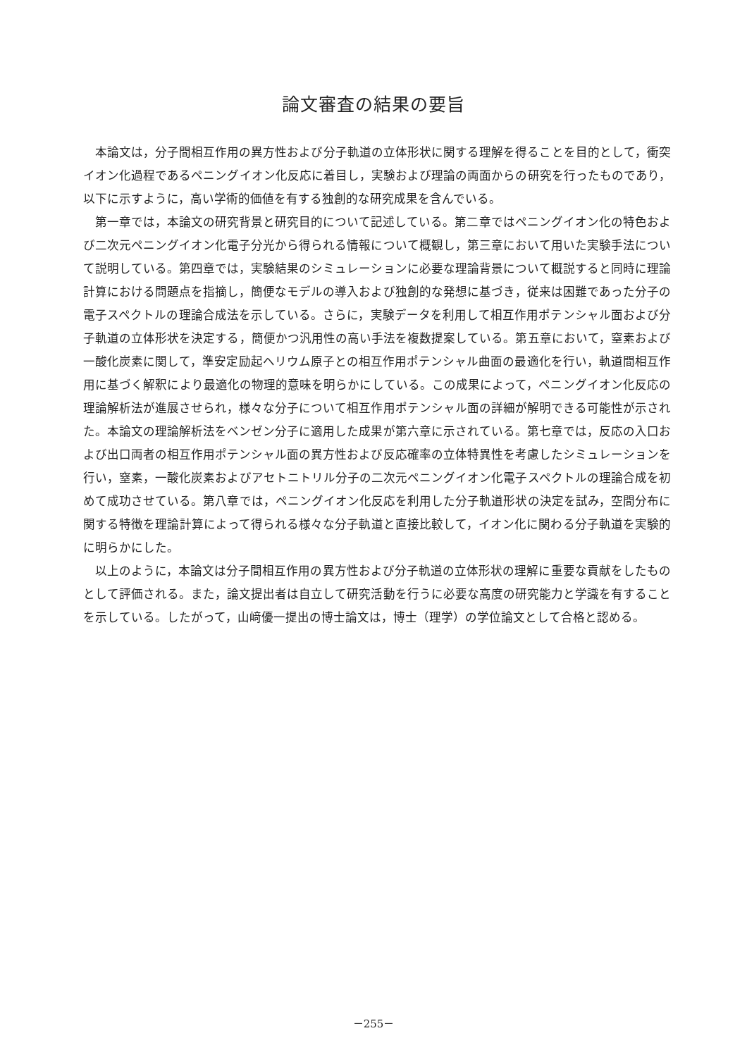論文審査の結果の要旨
本論文は，分子間相互作用の異方性および分子軌道の立体形状に関する理解を得ることを目的として，衝突イオン化過程であるペニングイオン化反応に着目し，実験および理論の両面からの研究を行ったものであり，以下に示すように，高い学術的価値を有する独創的な研究成果を含んでいる。
第一章では，本論文の研究背景と研究目的について記述している。第二章ではペニングイオン化の特色および二次元ペニングイオン化電子分光から得られる情報について概観し，第三章において用いた実験手法について説明している。第四章では，実験結果のシミュレーションに必要な理論背景について概説すると同時に理論計算における問題点を指摘し，簡便なモデルの導入および独創的な発想に基づき，従来は困難であった分子の電子スペクトルの理論合成法を示している。さらに，実験データを利用して相互作用ポテンシャル面および分子軌道の立体形状を決定する，簡便かつ汎用性の高い手法を複数提案している。第五章において，窒素および一酸化炭素に関して，準安定励起ヘリウム原子との相互作用ポテンシャル曲面の最適化を行い，軌道間相互作用に基づく解釈により最適化の物理的意味を明らかにしている。この成果によって，ペニングイオン化反応の理論解析法が進展させられ，様々な分子について相互作用ポテンシャル面の詳細が解明できる可能性が示された。本論文の理論解析法をベンゼン分子に適用した成果が第六章に示されている。第七章では，反応の入口および出口両者の相互作用ポテンシャル面の異方性および反応確率の立体特異性を考慮したシミュレーションを行い，窒素，一酸化炭素およびアセトニトリル分子の二次元ペニングイオン化電子スペクトルの理論合成を初めて成功させている。第八章では，ペニングイオン化反応を利用した分子軌道形状の決定を試み，空間分布に関する特徴を理論計算によって得られる様々な分子軌道と直接比較して，イオン化に関わる分子軌道を実験的に明らかにした。
以上のように，本論文は分子間相互作用の異方性および分子軌道の立体形状の理解に重要な貢献をしたものとして評価される。また，論文提出者は自立して研究活動を行うに必要な高度の研究能力と学識を有することを示している。したがって，山﨑優一提出の博士論文は，博士（理学）の学位論文として合格と認める。
－255－